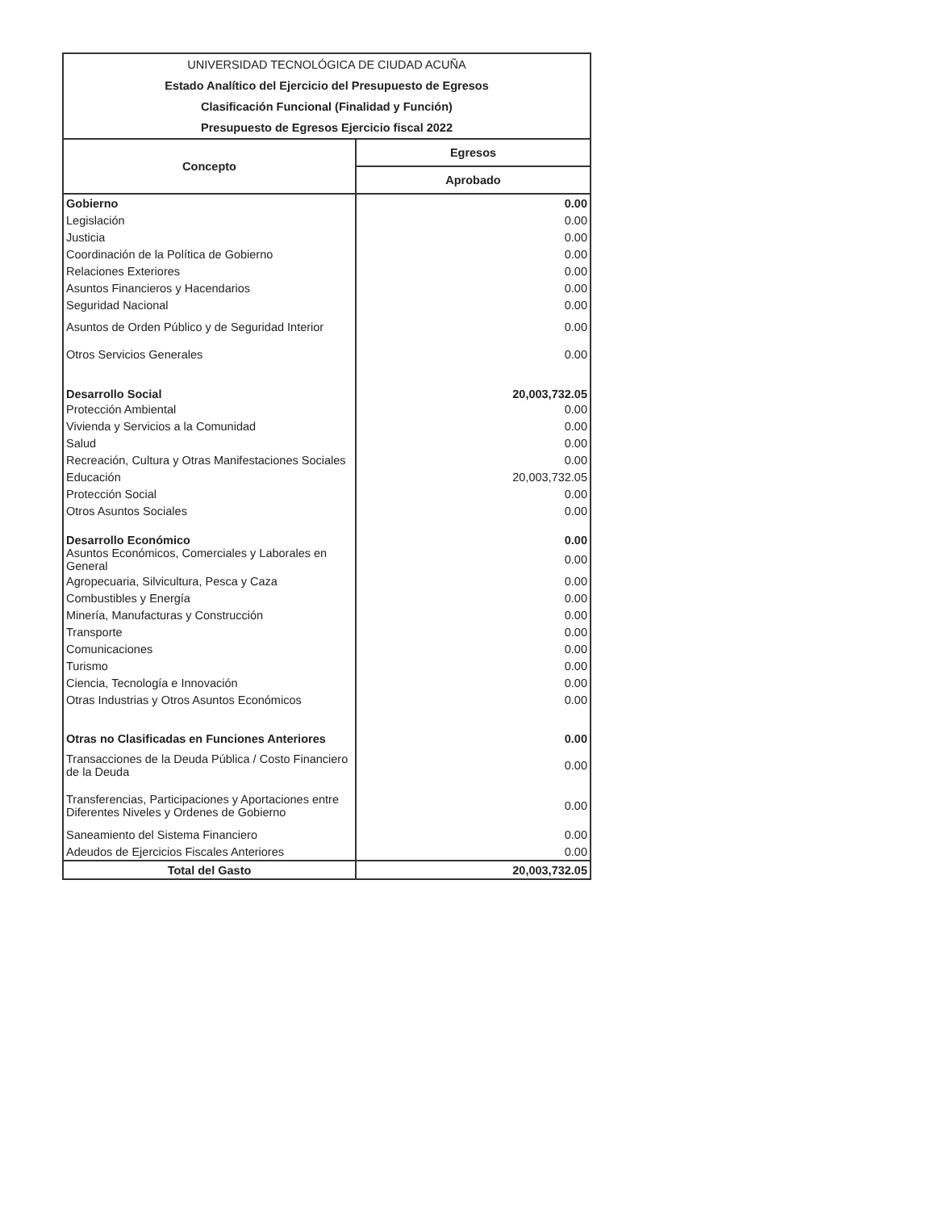UNIVERSIDAD TECNOLÓGICA DE CIUDAD ACUÑA
Estado Analítico del Ejercicio del Presupuesto de Egresos
Clasificación Funcional (Finalidad y Función)
Presupuesto de Egresos Ejercicio fiscal 2022
| Concepto | Egresos |
| --- | --- |
| | Aprobado |
| Gobierno | 0.00 |
| Legislación | 0.00 |
| Justicia | 0.00 |
| Coordinación de la Política de Gobierno | 0.00 |
| Relaciones Exteriores | 0.00 |
| Asuntos Financieros y Hacendarios | 0.00 |
| Seguridad Nacional | 0.00 |
| Asuntos de Orden Público y de Seguridad Interior | 0.00 |
| Otros Servicios Generales | 0.00 |
| Desarrollo Social | 20,003,732.05 |
| Protección Ambiental | 0.00 |
| Vivienda y Servicios a la Comunidad | 0.00 |
| Salud | 0.00 |
| Recreación, Cultura y Otras Manifestaciones Sociales | 0.00 |
| Educación | 20,003,732.05 |
| Protección Social | 0.00 |
| Otros Asuntos Sociales | 0.00 |
| Desarrollo Económico | 0.00 |
| Asuntos Económicos, Comerciales y Laborales en General | 0.00 |
| Agropecuaria, Silvicultura, Pesca y Caza | 0.00 |
| Combustibles y Energía | 0.00 |
| Minería, Manufacturas y Construcción | 0.00 |
| Transporte | 0.00 |
| Comunicaciones | 0.00 |
| Turismo | 0.00 |
| Ciencia, Tecnología e Innovación | 0.00 |
| Otras Industrias y Otros Asuntos Económicos | 0.00 |
| Otras no Clasificadas en Funciones Anteriores | 0.00 |
| Transacciones de la Deuda Pública / Costo Financiero de la Deuda | 0.00 |
| Transferencias, Participaciones y Aportaciones entre Diferentes Niveles y Ordenes de Gobierno | 0.00 |
| Saneamiento del Sistema Financiero | 0.00 |
| Adeudos de Ejercicios Fiscales Anteriores | 0.00 |
| Total del Gasto | 20,003,732.05 |